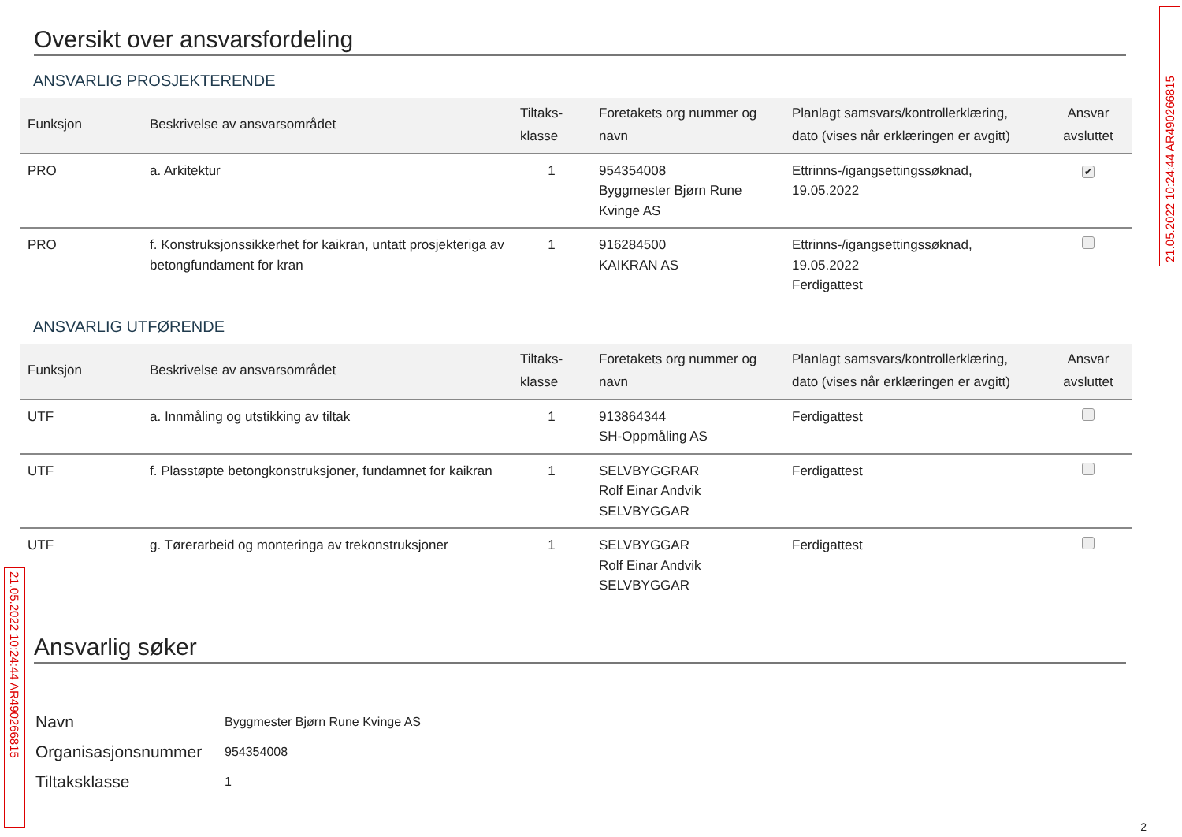Oversikt over ansvarsfordeling
ANSVARLIG PROSJEKTERENDE
| Funksjon | Beskrivelse av ansvarsområdet | Tiltaks-klasse | Foretakets org nummer og navn | Planlagt samsvars/kontrollerklæring, dato (vises når erklæringen er avgitt) | Ansvar avsluttet |
| --- | --- | --- | --- | --- | --- |
| PRO | a. Arkitektur | 1 | 954354008 Byggmester Bjørn Rune Kvinge AS | Ettrinns-/igangsettingssøknad, 19.05.2022 | ✔ |
| PRO | f. Konstruksjonssikkerhet for kaikran, untatt prosjekteriga av betongfundament for kran | 1 | 916284500 KAIKRAN AS | Ettrinns-/igangsettingssøknad, 19.05.2022 Ferdigattest | |
ANSVARLIG UTFØRENDE
| Funksjon | Beskrivelse av ansvarsområdet | Tiltaks-klasse | Foretakets org nummer og navn | Planlagt samsvars/kontrollerklæring, dato (vises når erklæringen er avgitt) | Ansvar avsluttet |
| --- | --- | --- | --- | --- | --- |
| UTF | a. Innmåling og utstikking av tiltak | 1 | 913864344 SH-Oppmåling AS | Ferdigattest | |
| UTF | f. Plasstøpte betongkonstruksjoner, fundamnet for kaikran | 1 | SELVBYGGRAR Rolf Einar Andvik SELVBYGGAR | Ferdigattest | |
| UTF | g. Tørerarbeid og monteringa av trekonstruksjoner | 1 | SELVBYGGAR Rolf Einar Andvik SELVBYGGAR | Ferdigattest | |
Ansvarlig søker
Navn Byggmester Bjørn Rune Kvinge AS
Organisasjonsnummer 954354008
Tiltaksklasse 1
21.05.2022 10:24:44 AR490266815
21.05.2022 10:24:44 AR490266815
2